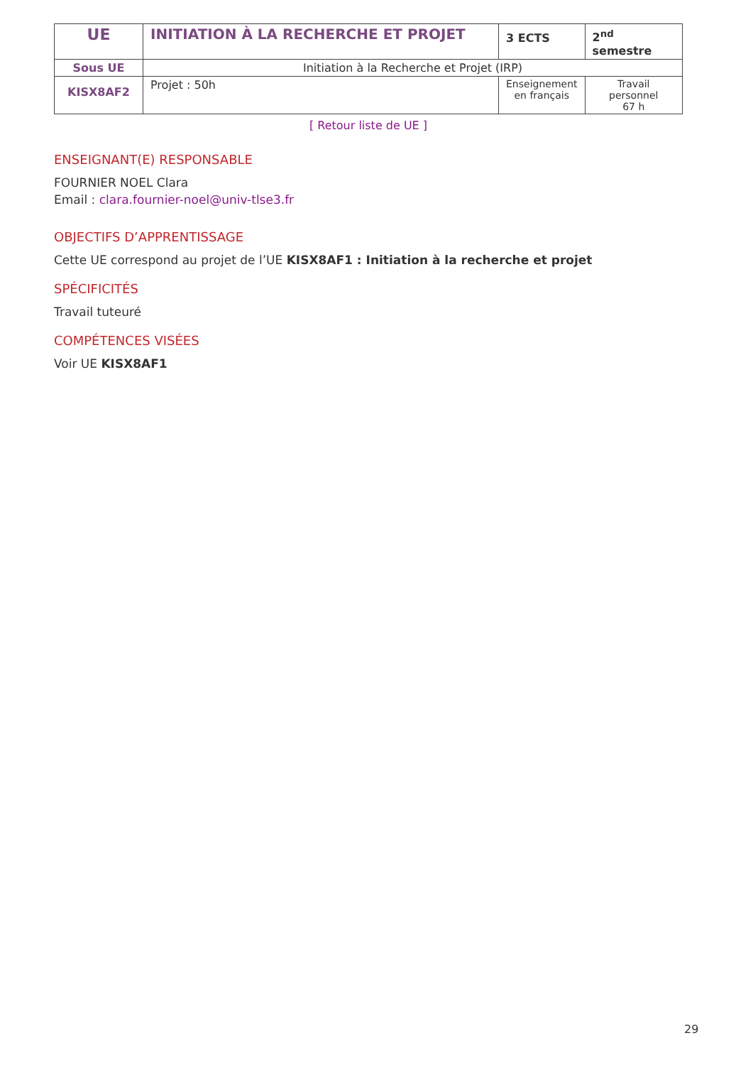| UE | INITIATION À LA RECHERCHE ET PROJET | 3 ECTS | 2<sup>nd</sup> semestre |
| Sous UE | Initiation à la Recherche et Projet (IRP) | | |
| KISX8AF2 | Projet : 50h | Enseignement en français | Travail personnel 67 h |
[ Retour liste de UE ]
ENSEIGNANT(E) RESPONSABLE
FOURNIER NOEL Clara
Email : clara.fournier-noel@univ-tlse3.fr
OBJECTIFS D’APPRENTISSAGE
Cette UE correspond au projet de l’UE KISX8AF1 : Initiation à la recherche et projet
SPÉCIFICITÉS
Travail tuteuré
COMPÉTENCES VISÉES
Voir UE KISX8AF1
29